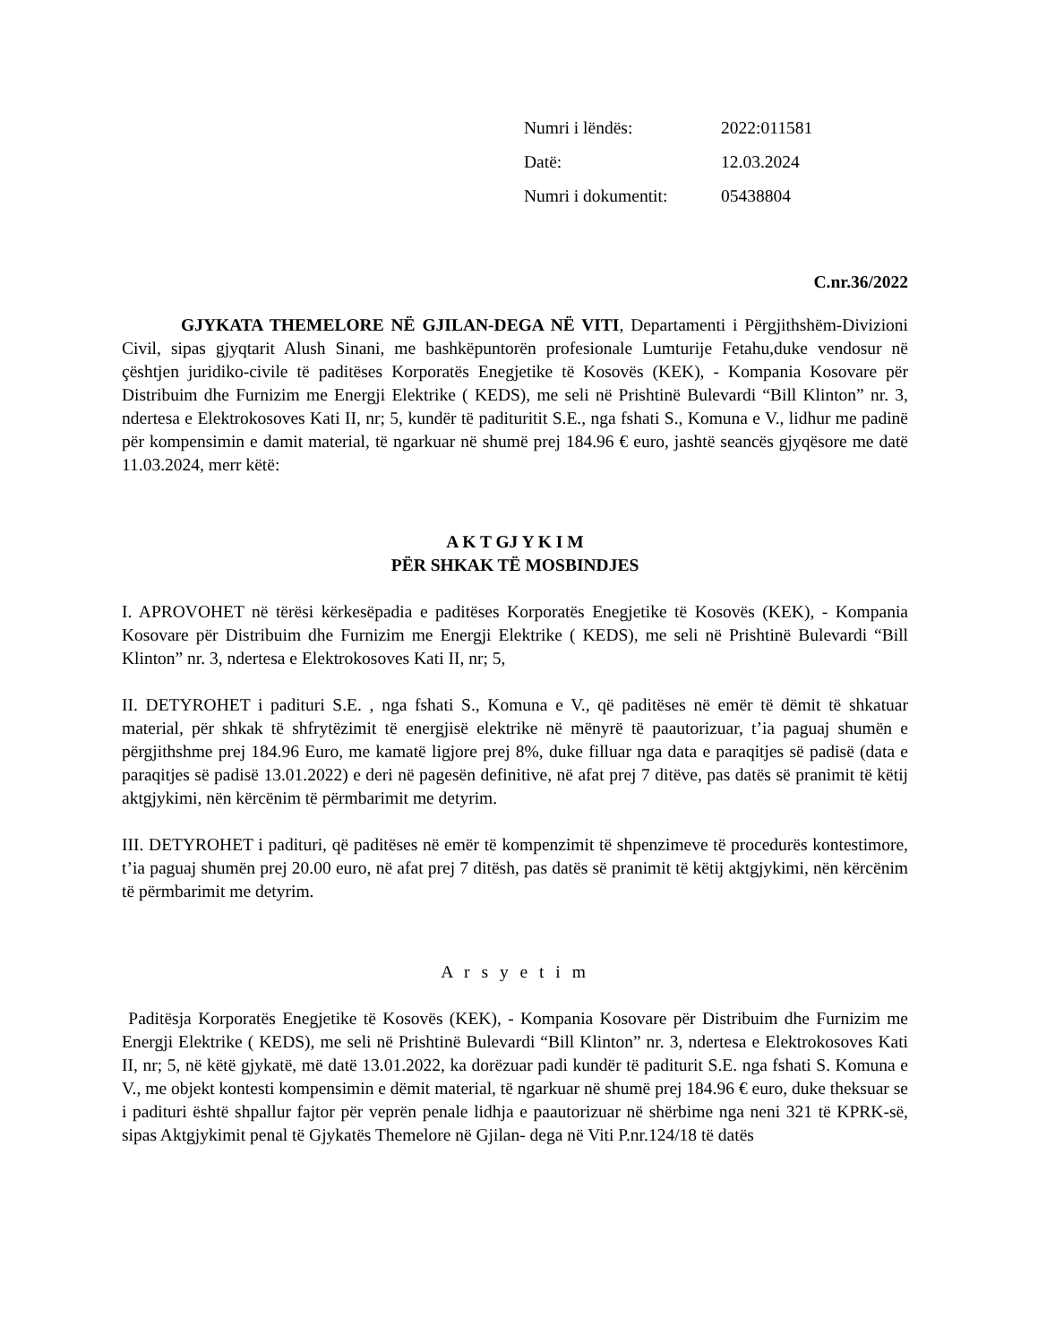Numri i lëndës: 2022:011581
Datë: 12.03.2024
Numri i dokumentit: 05438804
C.nr.36/2022
GJYKATA THEMELORE NË GJILAN-DEGA NË VITI, Departamenti i Përgjithshëm-Divizioni Civil, sipas gjyqtarit Alush Sinani, me bashkëpuntorën profesionale Lumturije Fetahu,duke vendosur në çështjen juridiko-civile të paditëses Korporatës Enegjetike të Kosovës (KEK), - Kompania Kosovare për Distribuim dhe Furnizim me Energji Elektrike ( KEDS), me seli në Prishtinë Bulevardi “Bill Klinton” nr. 3, ndertesa e Elektrokosoves Kati II, nr; 5, kundër të padituritit S.E., nga fshati S., Komuna e V., lidhur me padinë për kompensimin e damit material, të ngarkuar në shumë prej 184.96 € euro, jashtë seancës gjyqësore me datë 11.03.2024, merr këtë:
A K T GJ Y K I M
PËR SHKAK TË MOSBINDJES
I. APROVOHET në tërësi kërkesëpadia e paditëses Korporatës Enegjetike të Kosovës (KEK), - Kompania Kosovare për Distribuim dhe Furnizim me Energji Elektrike ( KEDS), me seli në Prishtinë Bulevardi “Bill Klinton” nr. 3, ndertesa e Elektrokosoves Kati II, nr; 5,
II. DETYROHET i padituri S.E. , nga fshati S., Komuna e V., që paditëses në emër të dëmit të shkatuar material, për shkak të shfrytëzimit të energjisë elektrike në mënyrë të paautorizuar, t’ia paguaj shumën e përgjithshme prej 184.96 Euro, me kamatë ligjore prej 8%, duke filluar nga data e paraqitjes së padisë (data e paraqitjes së padisë 13.01.2022) e deri në pagesën definitive, në afat prej 7 ditëve, pas datës së pranimit të këtij aktgjykimi, nën kërcënim të përmbarimit me detyrim.
III. DETYROHET i padituri, që paditëses në emër të kompenzimit të shpenzimeve të procedurës kontestimore, t’ia paguaj shumën prej 20.00 euro, në afat prej 7 ditësh, pas datës së pranimit të këtij aktgjykimi, nën kërcënim të përmbarimit me detyrim.
A r s y e t i m
Paditësja Korporatës Enegjetike të Kosovës (KEK), - Kompania Kosovare për Distribuim dhe Furnizim me Energji Elektrike ( KEDS), me seli në Prishtinë Bulevardi “Bill Klinton” nr. 3, ndertesa e Elektrokosoves Kati II, nr; 5, në këtë gjykatë, më datë 13.01.2022, ka dorëzuar padi kundër të paditurit S.E. nga fshati S. Komuna e V., me objekt kontesti kompensimin e dëmit material, të ngarkuar në shumë prej 184.96 € euro, duke theksuar se i padituri është shpallur fajtor për veprën penale lidhja e paautorizuar në shërbime nga neni 321 të KPRK-së, sipas Aktgjykimit penal të Gjykatës Themelore në Gjilan- dega në Viti P.nr.124/18 të datës